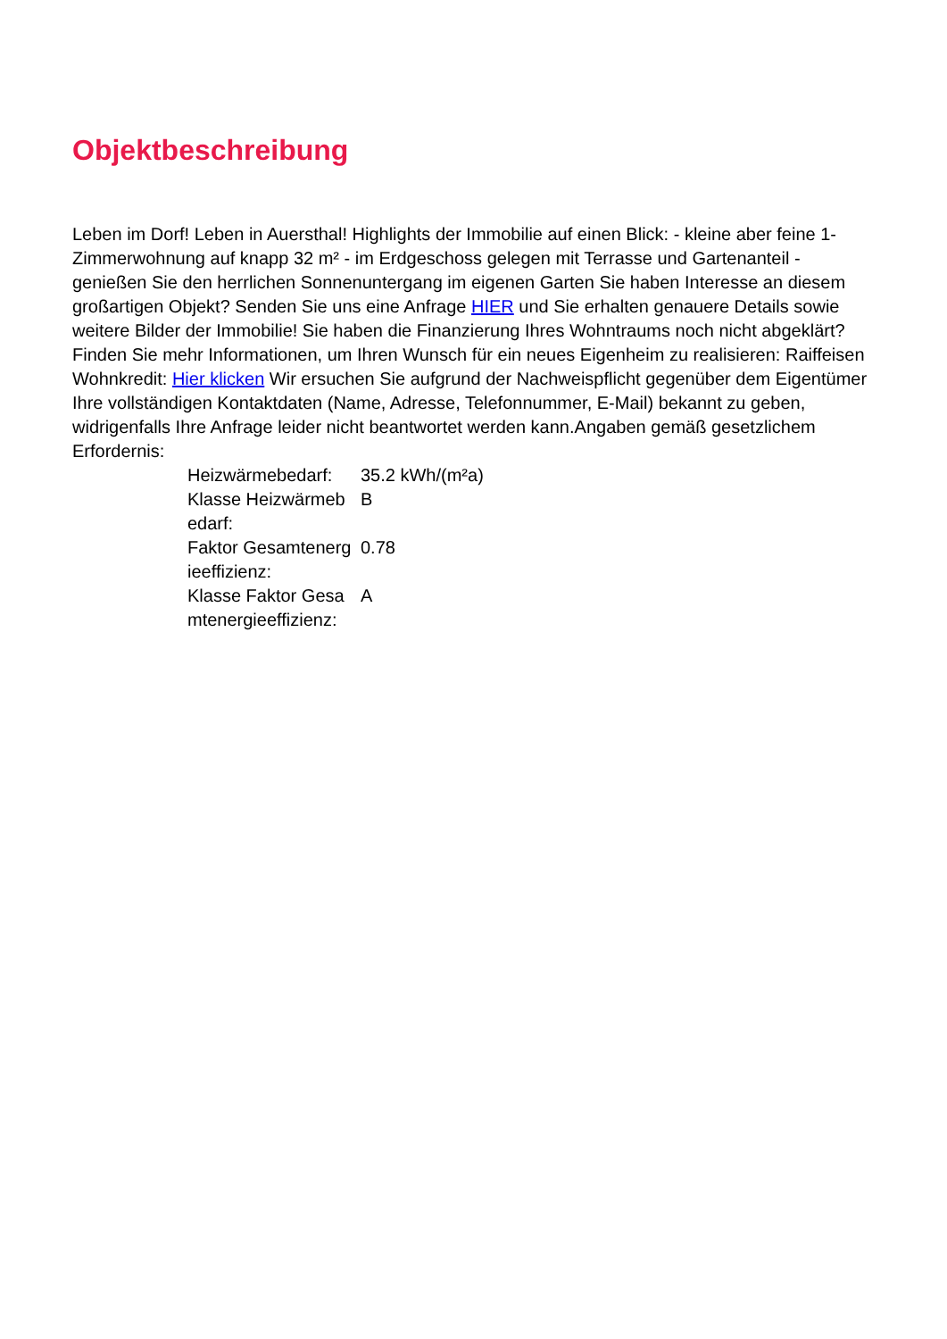Objektbeschreibung
Leben im Dorf! Leben in Auersthal! Highlights der Immobilie auf einen Blick: - kleine aber feine 1- Zimmerwohnung auf knapp 32 m² - im Erdgeschoss gelegen mit Terrasse und Gartenanteil - genießen Sie den herrlichen Sonnenuntergang im eigenen Garten Sie haben Interesse an diesem großartigen Objekt? Senden Sie uns eine Anfrage HIER und Sie erhalten genauere Details sowie weitere Bilder der Immobilie! Sie haben die Finanzierung Ihres Wohntraums noch nicht abgeklärt? Finden Sie mehr Informationen, um Ihren Wunsch für ein neues Eigenheim zu realisieren: Raiffeisen Wohnkredit: Hier klicken Wir ersuchen Sie aufgrund der Nachweispflicht gegenüber dem Eigentümer Ihre vollständigen Kontaktdaten (Name, Adresse, Telefonnummer, E-Mail) bekannt zu geben, widrigenfalls Ihre Anfrage leider nicht beantwortet werden kann.Angaben gemäß gesetzlichem Erfordernis:
| Heizwärmebedarf: | 35.2 kWh/(m²a) |
| Klasse Heizwärmebedarf: | B |
| Faktor Gesamtenergieeffizienz: | 0.78 |
| Klasse Faktor Gesamtenergieeffizienz: | A |